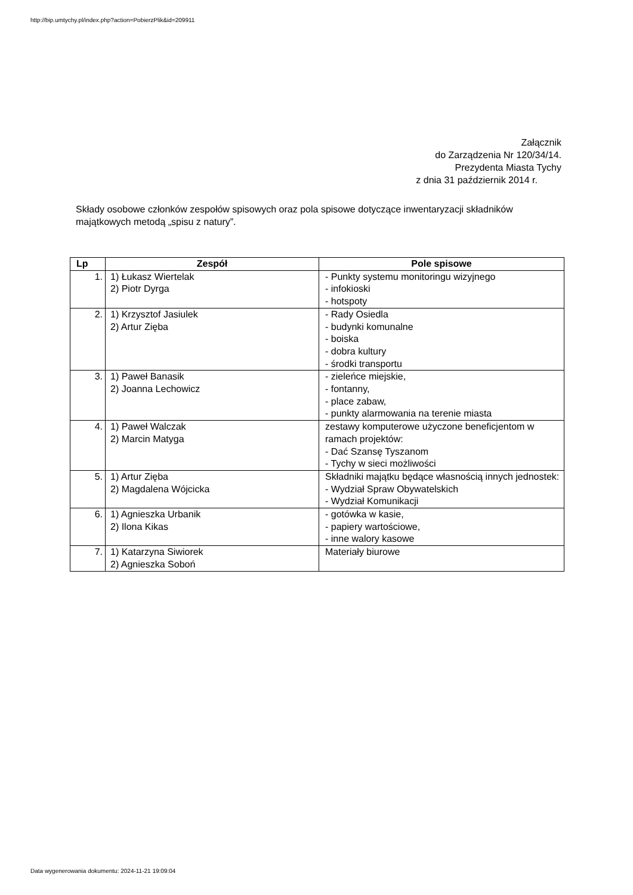http://bip.umtychy.pl/index.php?action=PobierzPlik&id=209911
Załącznik
do Zarządzenia Nr 120/34/14.
Prezydenta Miasta Tychy
z dnia 31 październik 2014 r.
Składy osobowe członków zespołów spisowych oraz pola spisowe dotyczące inwentaryzacji składników majątkowych metodą „spisu z natury”.
| Lp | Zespół | Pole spisowe |
| --- | --- | --- |
| 1. | 1) Łukasz Wiertelak 2) Piotr Dyrga | - Punkty systemu monitoringu wizyjnego - infokioski - hotspoty |
| 2. | 1) Krzysztof Jasiulek 2) Artur Zięba | - Rady Osiedla - budynki komunalne - boiska - dobra kultury - środki transportu |
| 3. | 1) Paweł Banasik 2) Joanna Lechowicz | - zieleńce miejskie, - fontanny, - place zabaw, - punkty alarmowania na terenie miasta |
| 4. | 1) Paweł Walczak 2) Marcin Matyga | zestawy komputerowe użyczone beneficjentom w ramach projektów: - Dać Szansę Tyszanom - Tychy w sieci możliwości |
| 5. | 1) Artur Zięba 2) Magdalena Wójcicka | Składniki majątku będące własnością innych jednostek: - Wydział Spraw Obywatelskich - Wydział Komunikacji |
| 6. | 1) Agnieszka Urbanik 2) Ilona Kikas | - gotówka w kasie, - papiery wartościowe, - inne walory kasowe |
| 7. | 1) Katarzyna Siwiorek 2) Agnieszka Soboń | Materiały biurowe |
Data wygenerowania dokumentu: 2024-11-21 19:09:04